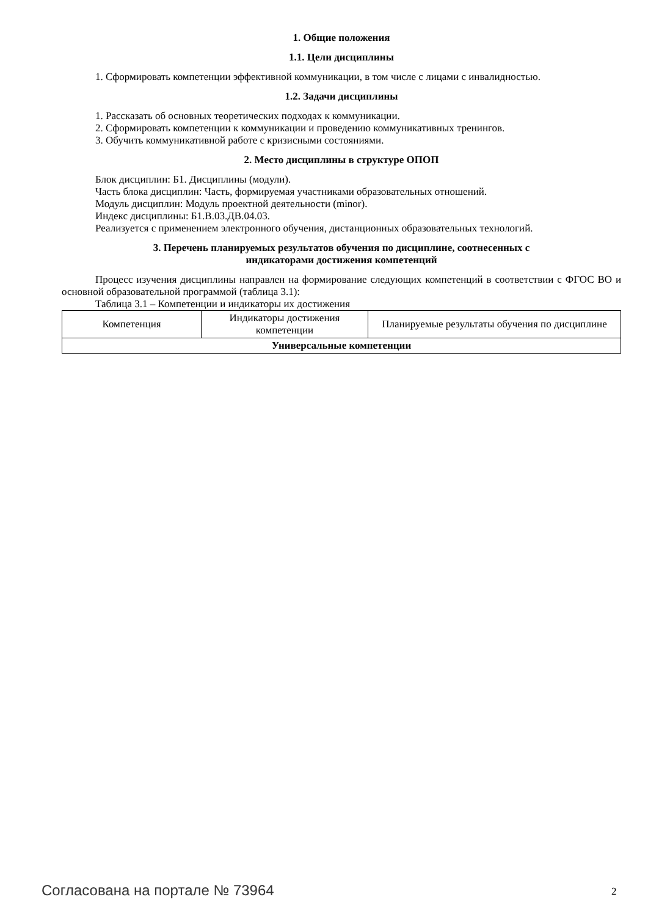1. Общие положения
1.1. Цели дисциплины
1. Сформировать компетенции эффективной коммуникации, в том числе с лицами с инвалидностью.
1.2. Задачи дисциплины
1. Рассказать об основных теоретических подходах к коммуникации.
2. Сформировать компетенции к коммуникации и проведению коммуникативных тренингов.
3. Обучить коммуникативной работе с кризисными состояниями.
2. Место дисциплины в структуре ОПОП
Блок дисциплин: Б1. Дисциплины (модули).
Часть блока дисциплин: Часть, формируемая участниками образовательных отношений.
Модуль дисциплин: Модуль проектной деятельности (minor).
Индекс дисциплины: Б1.В.03.ДВ.04.03.
Реализуется с применением электронного обучения, дистанционных образовательных технологий.
3. Перечень планируемых результатов обучения по дисциплине, соотнесенных с
индикаторами достижения компетенций
Процесс изучения дисциплины направлен на формирование следующих компетенций в соответствии с ФГОС ВО и основной образовательной программой (таблица 3.1):
Таблица 3.1 – Компетенции и индикаторы их достижения
| Компетенция | Индикаторы достижения компетенции | Планируемые результаты обучения по дисциплине |
| --- | --- | --- |
| Универсальные компетенции | | |
Согласована на портале № 73964 2